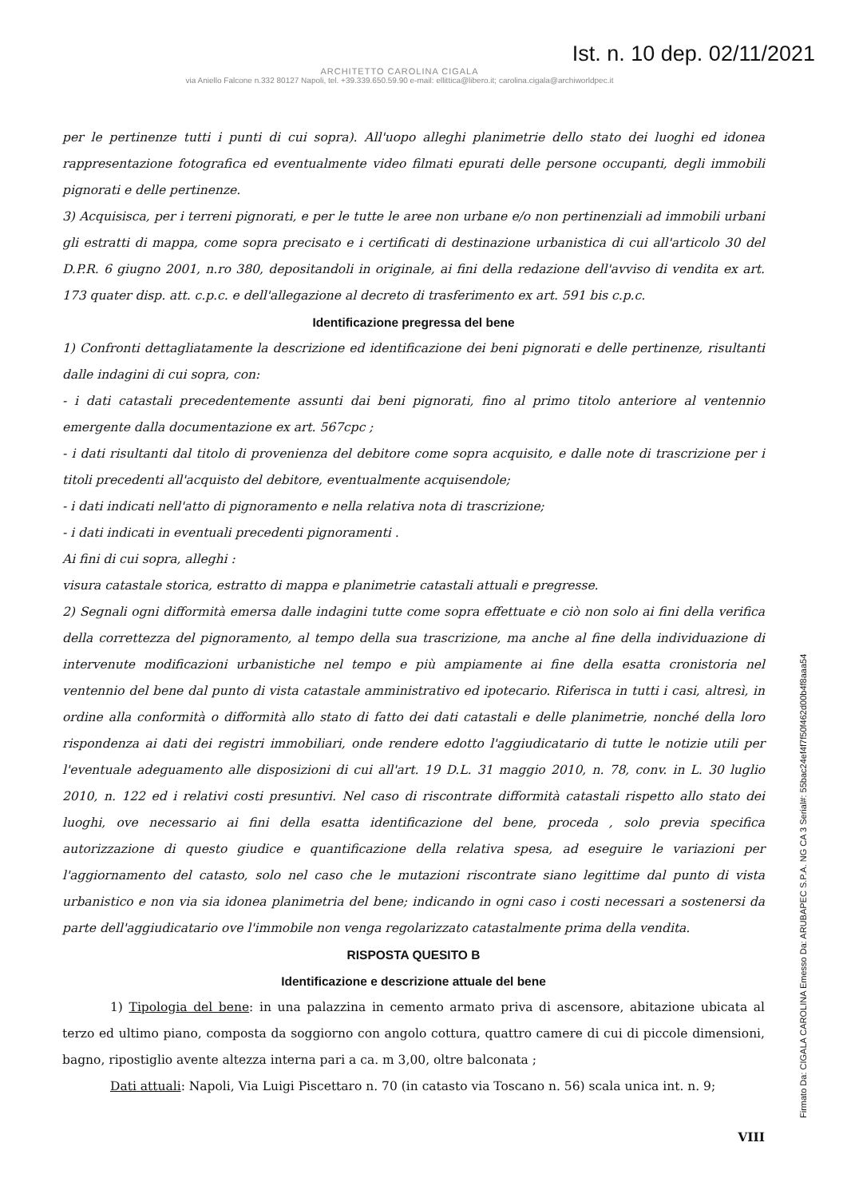Ist. n. 10 dep. 02/11/2021
ARCHITETTO CAROLINA CIGALA
via Aniello Falcone n.332 80127 Napoli, tel. +39.339.650.59.90 e-mail: ellittica@libero.it; carolina.cigala@archiworldpec.it
per le pertinenze tutti i punti di cui sopra). All'uopo alleghi planimetrie dello stato dei luoghi ed idonea rappresentazione fotografica ed eventualmente video filmati epurati delle persone occupanti, degli immobili pignorati e delle pertinenze.
3) Acquisisca, per i terreni pignorati, e per le tutte le aree non urbane e/o non pertinenziali ad immobili urbani gli estratti di mappa, come sopra precisato e i certificati di destinazione urbanistica di cui all'articolo 30 del D.P.R. 6 giugno 2001, n.ro 380, depositandoli in originale, ai fini della redazione dell'avviso di vendita ex art. 173 quater disp. att. c.p.c. e dell'allegazione al decreto di trasferimento ex art. 591 bis c.p.c.
Identificazione pregressa del bene
1) Confronti dettagliatamente la descrizione ed identificazione dei beni pignorati e delle pertinenze, risultanti dalle indagini di cui sopra, con:
- i dati catastali precedentemente assunti dai beni pignorati, fino al primo titolo anteriore al ventennio emergente dalla documentazione ex art. 567cpc ;
- i dati risultanti dal titolo di provenienza del debitore come sopra acquisito, e dalle note di trascrizione per i titoli precedenti all'acquisto del debitore, eventualmente acquisendole;
- i dati indicati nell'atto di pignoramento e nella relativa nota di trascrizione;
- i dati indicati in eventuali precedenti pignoramenti .
Ai fini di cui sopra, alleghi :
visura catastale storica, estratto di mappa e planimetrie catastali attuali e pregresse.
2) Segnali ogni difformità emersa dalle indagini tutte come sopra effettuate e ciò non solo ai fini della verifica della correttezza del pignoramento, al tempo della sua trascrizione, ma anche al fine della individuazione di intervenute modificazioni urbanistiche nel tempo e più ampiamente ai fine della esatta cronistoria nel ventennio del bene dal punto di vista catastale amministrativo ed ipotecario. Riferisca in tutti i casi, altresì, in ordine alla conformità o difformità allo stato di fatto dei dati catastali e delle planimetrie, nonché della loro rispondenza ai dati dei registri immobiliari, onde rendere edotto l'aggiudicatario di tutte le notizie utili per l'eventuale adeguamento alle disposizioni di cui all'art. 19 D.L. 31 maggio 2010, n. 78, conv. in L. 30 luglio 2010, n. 122 ed i relativi costi presuntivi. Nel caso di riscontrate difformità catastali rispetto allo stato dei luoghi, ove necessario ai fini della esatta identificazione del bene, proceda , solo previa specifica autorizzazione di questo giudice e quantificazione della relativa spesa, ad eseguire le variazioni per l'aggiornamento del catasto, solo nel caso che le mutazioni riscontrate siano legittime dal punto di vista urbanistico e non via sia idonea planimetria del bene; indicando in ogni caso i costi necessari a sostenersi da parte dell'aggiudicatario ove l'immobile non venga regolarizzato catastalmente prima della vendita.
RISPOSTA QUESITO B
Identificazione e descrizione attuale del bene
1) Tipologia del bene: in una palazzina in cemento armato priva di ascensore, abitazione ubicata al terzo ed ultimo piano, composta da soggiorno con angolo cottura, quattro camere di cui di piccole dimensioni, bagno, ripostiglio avente altezza interna pari a ca. m 3,00, oltre balconata ;
Dati attuali: Napoli, Via Luigi Piscettaro n. 70 (in catasto via Toscano n. 56) scala unica int. n. 9;
VIII
Firmato Da: CIGALA CAROLINA Emesso Da: ARUBAPEC S.P.A. NG CA 3 Serial#: 55bac24ef4f7f50f462d00b4f8aaa54